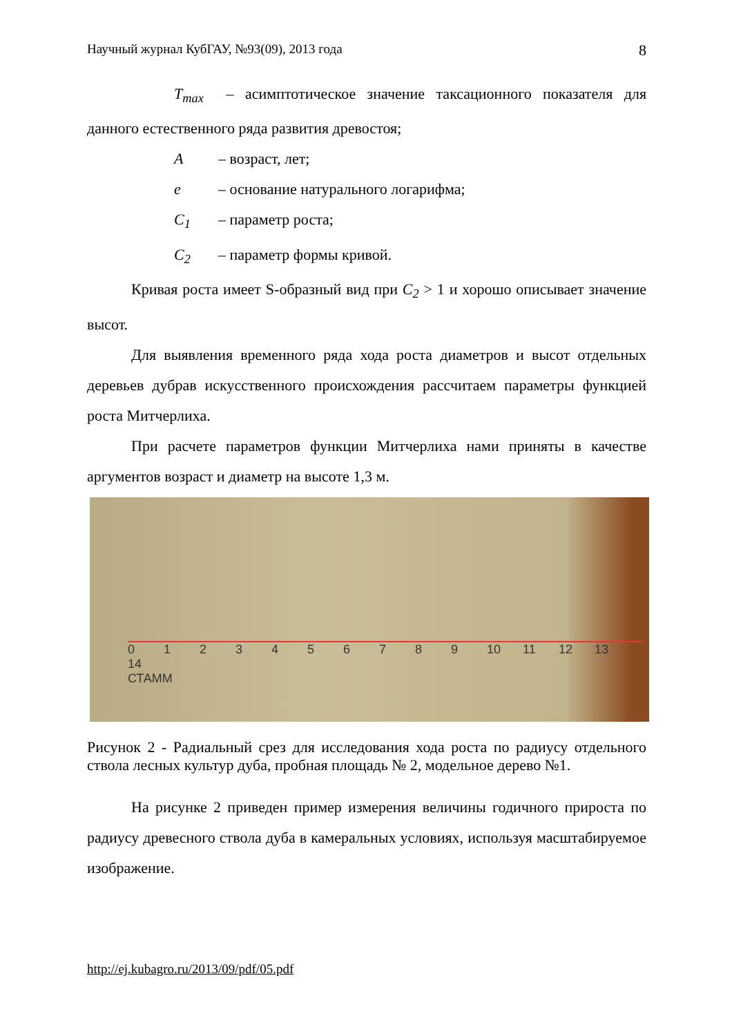Научный журнал КубГАУ, №93(09), 2013 года 8
T<sub>max</sub> – асимптотическое значение таксационного показателя для данного естественного ряда развития древостоя;
A – возраст, лет;
e – основание натурального логарифма;
C<sub>1</sub> – параметр роста;
C<sub>2</sub> – параметр формы кривой.
Кривая роста имеет S-образный вид при C<sub>2</sub> > 1 и хорошо описывает значение высот.
Для выявления временного ряда хода роста диаметров и высот отдельных деревьев дубрав искусственного происхождения рассчитаем параметры функцией роста Митчерлиха.
При расчете параметров функции Митчерлиха нами приняты в качестве аргументов возраст и диаметр на высоте 1,3 м.
0 1 2 3 4 5 6 7 8 9 10 11 12 13 14
СТАММ
Рисунок 2 - Радиальный срез для исследования хода роста по радиусу отдельного ствола лесных культур дуба, пробная площадь № 2, модельное дерево №1.
На рисунке 2 приведен пример измерения величины годичного прироста по радиусу древесного ствола дуба в камеральных условиях, используя масштабируемое изображение.
http://ej.kubagro.ru/2013/09/pdf/05.pdf